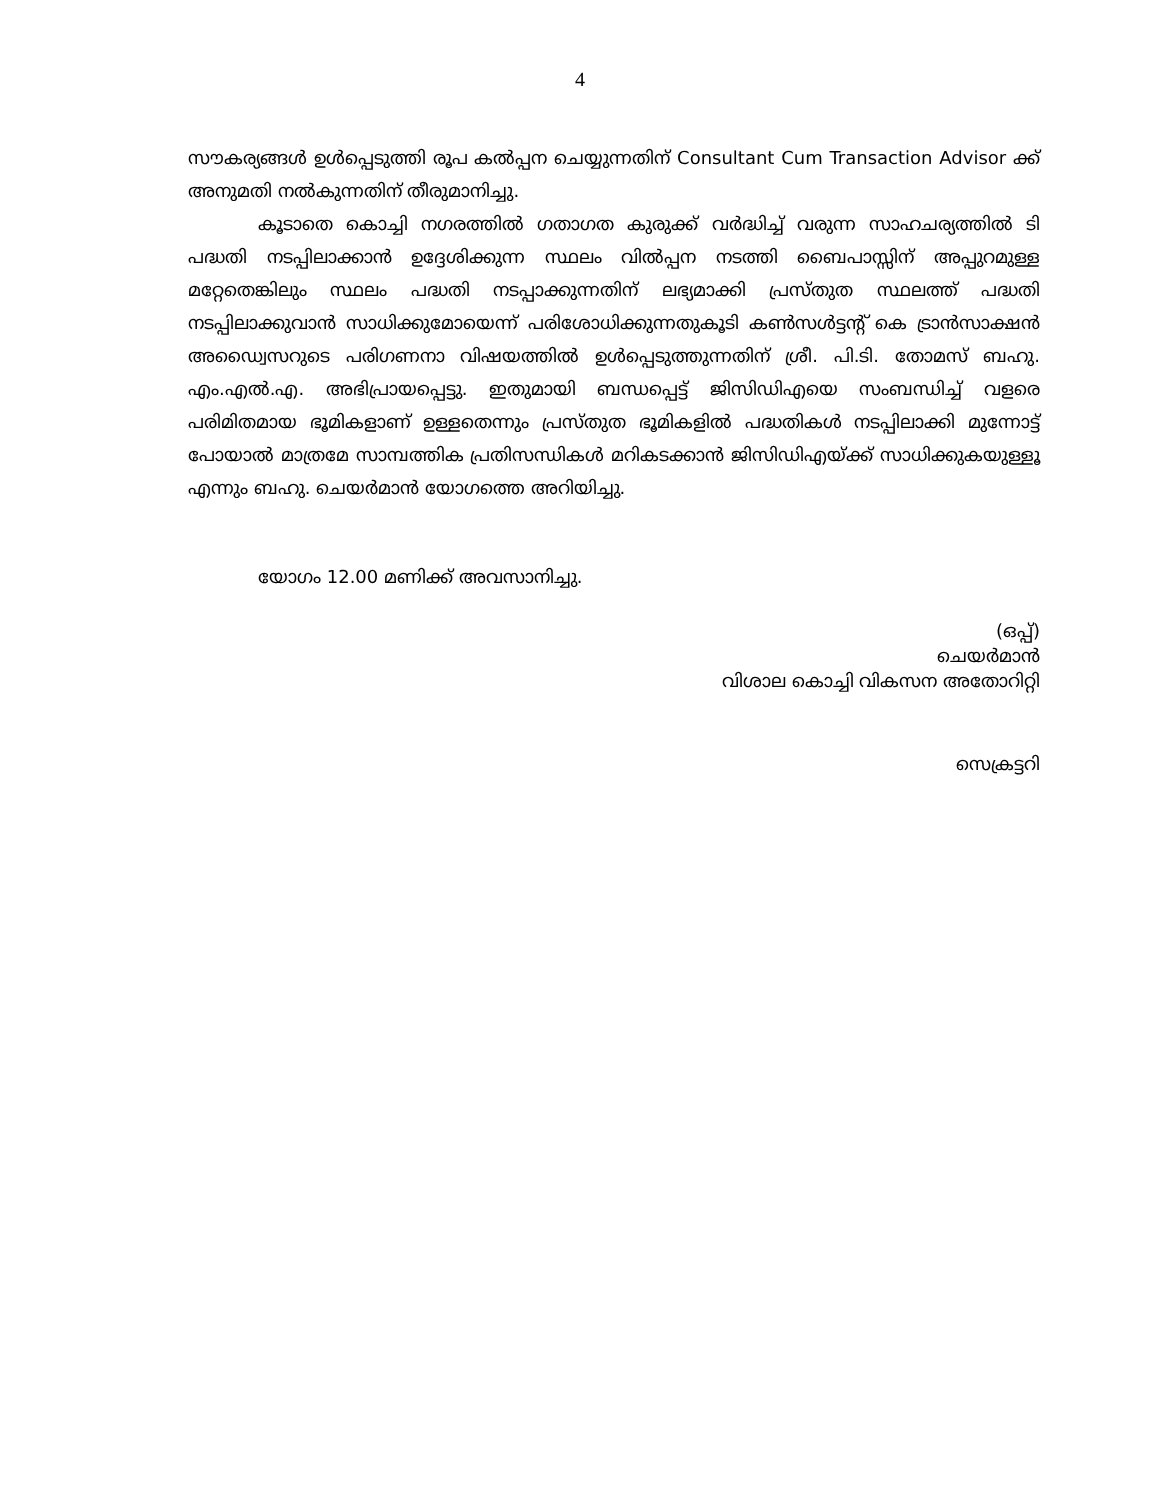4
സൗകര്യങ്ങൾ ഉൾപ്പെടുത്തി രൂപ കൽപ്പന ചെയ്യുന്നതിന് Consultant Cum Transaction Advisor ക്ക് അനുമതി നൽകുന്നതിന് തീരുമാനിച്ചു.
കൂടാതെ കൊച്ചി നഗരത്തിൽ ഗതാഗത കുരുക്ക് വർദ്ധിച്ച് വരുന്ന സാഹചര്യത്തിൽ ടി പദ്ധതി നടപ്പിലാക്കാൻ ഉദ്ദേശിക്കുന്ന സ്ഥലം വിൽപ്പന നടത്തി ബൈപാസ്സിന് അപ്പുറമുള്ള മറ്റേതെങ്കിലും സ്ഥലം പദ്ധതി നടപ്പാക്കുന്നതിന് ലഭ്യമാക്കി പ്രസ്തുത സ്ഥലത്ത് പദ്ധതി നടപ്പിലാക്കുവാൻ സാധിക്കുമോയെന്ന് പരിശോധിക്കുന്നതുകൂടി കൺസൾട്ടന്റ് കെ ട്രാൻസാക്ഷൻ അഡ്വൈസറുടെ പരിഗണനാ വിഷയത്തിൽ ഉൾപ്പെടുത്തുന്നതിന് ശ്രീ. പി.ടി. തോമസ് ബഹു. എം.എൽ.എ. അഭിപ്രായപ്പെട്ടു. ഇതുമായി ബന്ധപ്പെട്ട് ജിസിഡിഎയെ സംബന്ധിച്ച് വളരെ പരിമിതമായ ഭൂമികളാണ് ഉള്ളതെന്നും പ്രസ്തുത ഭൂമികളിൽ പദ്ധതികൾ നടപ്പിലാക്കി മുന്നോട്ട് പോയാൽ മാത്രമേ സാമ്പത്തിക പ്രതിസന്ധികൾ മറികടക്കാൻ ജിസിഡിഎയ്ക്ക് സാധിക്കുകയുള്ളൂ എന്നും ബഹു. ചെയർമാൻ യോഗത്തെ അറിയിച്ചു.
യോഗം 12.00 മണിക്ക് അവസാനിച്ചു.
(ഒപ്പ്)
ചെയർമാൻ
വിശാല കൊച്ചി വികസന അതോറിറ്റി
സെക്രട്ടറി